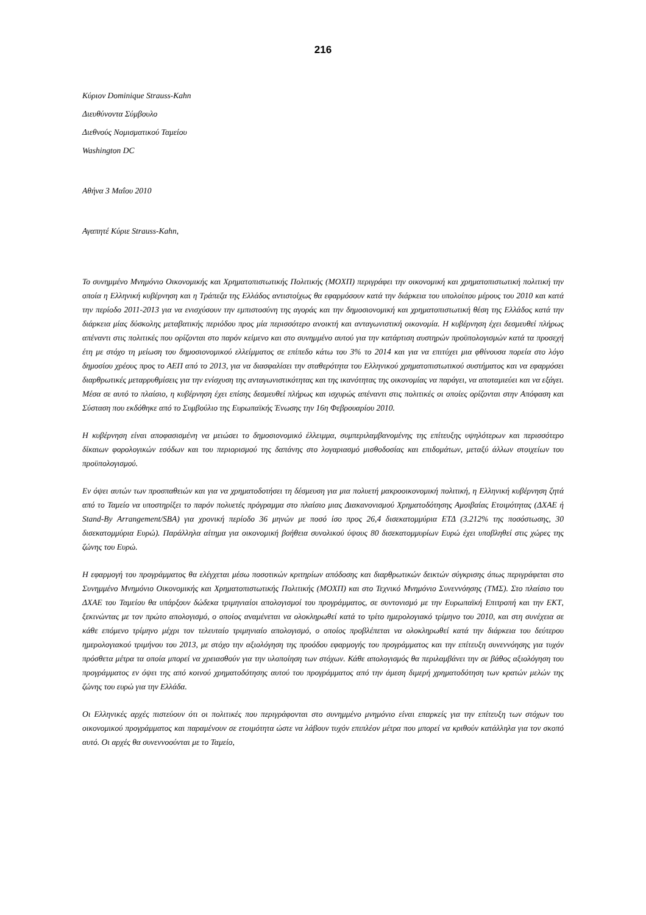216
Κύριον Dominique Strauss-Kahn
Διευθύνοντα Σύμβουλο
Διεθνούς Νομισματικού Ταμείου
Washington DC
Αθήνα 3 Μαΐου 2010
Αγαπητέ Κύριε Strauss-Kahn,
Το συνημμένο Μνημόνιο Οικονομικής και Χρηματοπιστωτικής Πολιτικής (ΜΟΧΠ) περιγράφει την οικονομική και χρηματοπιστωτική πολιτική την οποία η Ελληνική κυβέρνηση και η Τράπεζα της Ελλάδος αντιστοίχως θα εφαρμόσουν κατά την διάρκεια του υπολοίπου μέρους του 2010 και κατά την περίοδο 2011-2013 για να ενισχύσουν την εμπιστοσύνη της αγοράς και την δημοσιονομική και χρηματοπιστωτική θέση της Ελλάδος κατά την διάρκεια μίας δύσκολης μεταβατικής περιόδου προς μία περισσότερο ανοικτή και ανταγωνιστική οικονομία. Η κυβέρνηση έχει δεσμευθεί πλήρως απέναντι στις πολιτικές που ορίζονται στο παρόν κείμενο και στο συνημμένο αυτού για την κατάρτιση αυστηρών προϋπολογισμών κατά τα προσεχή έτη με στόχο τη μείωση του δημοσιονομικού ελλείμματος σε επίπεδο κάτω του 3% το 2014 και για να επιτύχει μια φθίνουσα πορεία στο λόγο δημοσίου χρέους προς το ΑΕΠ από το 2013, για να διασφαλίσει την σταθερότητα του Ελληνικού χρηματοπιστωτικού συστήματος και να εφαρμόσει διαρθρωτικές μεταρρυθμίσεις για την ενίσχυση της ανταγωνιστικότητας και της ικανότητας της οικονομίας να παράγει, να αποταμιεύει και να εξάγει. Μέσα σε αυτό το πλαίσιο, η κυβέρνηση έχει επίσης δεσμευθεί πλήρως και ισχυρώς απέναντι στις πολιτικές οι οποίες ορίζονται στην Απόφαση και Σύσταση που εκδόθηκε από το Συμβούλιο της Ευρωπαϊκής Ένωσης την 16η Φεβρουαρίου 2010.
Η κυβέρνηση είναι αποφασισμένη να μειώσει το δημοσιονομικό έλλειμμα, συμπεριλαμβανομένης της επίτευξης υψηλότερων και περισσότερο δίκαιων φορολογικών εσόδων και του περιορισμού της δαπάνης στο λογαριασμό μισθοδοσίας και επιδομάτων, μεταξύ άλλων στοιχείων του προϋπολογισμού.
Εν όψει αυτών των προσπαθειών και για να χρηματοδοτήσει τη δέσμευση για μια πολυετή μακροοικονομική πολιτική, η Ελληνική κυβέρνηση ζητά από το Ταμείο να υποστηρίξει το παρόν πολυετές πρόγραμμα στο πλαίσιο μιας Διακανονισμού Χρηματοδότησης Αμοιβαίας Ετοιμότητας (ΔΧΑΕ ή Stand-By Arrangement/SBA) για χρονική περίοδο 36 μηνών με ποσό ίσο προς 26,4 δισεκατομμύρια ΕΤΔ (3.212% της ποσόστωσης, 30 δισεκατομμύρια Ευρώ). Παράλληλα αίτημα για οικονομική βοήθεια συνολικού ύψους 80 δισεκατομμυρίων Ευρώ έχει υποβληθεί στις χώρες της ζώνης του Ευρώ.
Η εφαρμογή του προγράμματος θα ελέγχεται μέσω ποσοτικών κριτηρίων απόδοσης και διαρθρωτικών δεικτών σύγκρισης όπως περιγράφεται στο Συνημμένο Μνημόνιο Οικονομικής και Χρηματοπιστωτικής Πολιτικής (ΜΟΧΠ) και στο Τεχνικό Μνημόνιο Συνεννόησης (ΤΜΣ). Στο πλαίσιο του ΔΧΑΕ του Ταμείου θα υπάρξουν δώδεκα τριμηνιαίοι απολογισμοί του προγράμματος, σε συντονισμό με την Ευρωπαϊκή Επιτροπή και την ΕΚΤ, ξεκινώντας με τον πρώτο απολογισμό, ο οποίος αναμένεται να ολοκληρωθεί κατά το τρίτο ημερολογιακό τρίμηνο του 2010, και στη συνέχεια σε κάθε επόμενο τρίμηνο μέχρι τον τελευταίο τριμηνιαίο απολογισμό, ο οποίος προβλέπεται να ολοκληρωθεί κατά την διάρκεια του δεύτερου ημερολογιακού τριμήνου του 2013, με στόχο την αξιολόγηση της προόδου εφαρμογής του προγράμματος και την επίτευξη συνεννόησης για τυχόν πρόσθετα μέτρα τα οποία μπορεί να χρειασθούν για την υλοποίηση των στόχων. Κάθε απολογισμός θα περιλαμβάνει την σε βάθος αξιολόγηση του προγράμματος εν όψει της από κοινού χρηματοδότησης αυτού του προγράμματος από την άμεση διμερή χρηματοδότηση των κρατών μελών της ζώνης του ευρώ για την Ελλάδα.
Οι Ελληνικές αρχές πιστεύουν ότι οι πολιτικές που περιγράφονται στο συνημμένο μνημόνιο είναι επαρκείς για την επίτευξη των στόχων του οικονομικού προγράμματος και παραμένουν σε ετοιμότητα ώστε να λάβουν τυχόν επιπλέον μέτρα που μπορεί να κριθούν κατάλληλα για τον σκοπό αυτό. Οι αρχές θα συνεννοούνται με το Ταμείο,